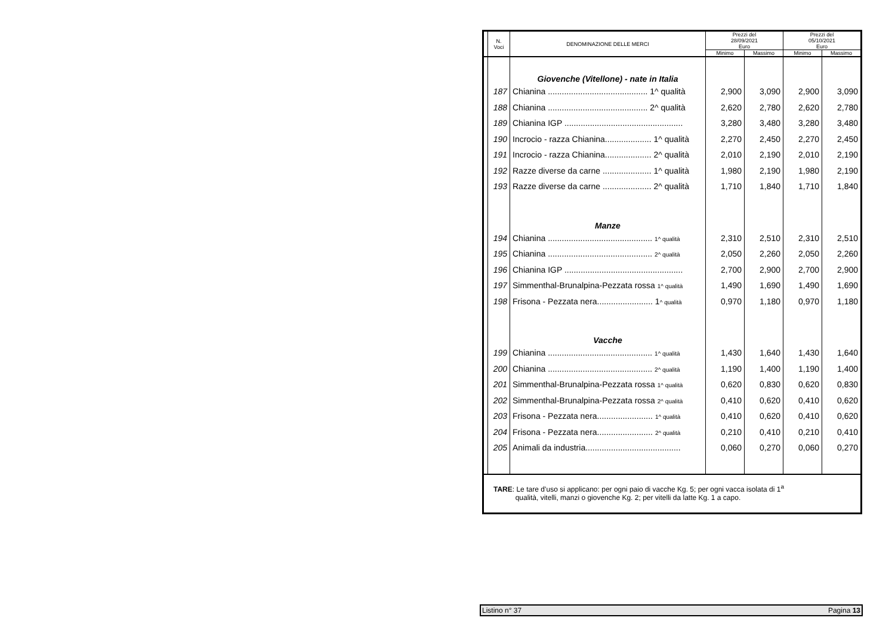| | N. Voci | DENOMINAZIONE DELLE MERCI | Prezzi del 28/09/2021 Euro | | Prezzi del 05/10/2021 Euro | |
| --- | --- | --- | --- | --- | --- | --- |
| | | | Minimo | Massimo | Minimo | Massimo |
| | | Giovenche (Vitellone) - nate in Italia | | | | |
| | 187 | Chianina ........................................... 1^ qualità | 2,900 | 3,090 | 2,900 | 3,090 |
| | 188 | Chianina ........................................... 2^ qualità | 2,620 | 2,780 | 2,620 | 2,780 |
| | 189 | Chianina IGP ................................................... | 3,280 | 3,480 | 3,280 | 3,480 |
| | 190 | Incrocio - razza Chianina.................... 1^ qualità | 2,270 | 2,450 | 2,270 | 2,450 |
| | 191 | Incrocio - razza Chianina.................... 2^ qualità | 2,010 | 2,190 | 2,010 | 2,190 |
| | 192 | Razze diverse da carne ..................... 1^ qualità | 1,980 | 2,190 | 1,980 | 2,190 |
| | 193 | Razze diverse da carne ..................... 2^ qualità | 1,710 | 1,840 | 1,710 | 1,840 |
| | | Manze | | | | |
| | 194 | Chianina ............................................. 1^ qualità | 2,310 | 2,510 | 2,310 | 2,510 |
| | 195 | Chianina ............................................. 2^ qualità | 2,050 | 2,260 | 2,050 | 2,260 |
| | 196 | Chianina IGP ................................................... | 2,700 | 2,900 | 2,700 | 2,900 |
| | 197 | Simmenthal-Brunalpina-Pezzata rossa 1^ qualità | 1,490 | 1,690 | 1,490 | 1,690 |
| | 198 | Frisona - Pezzata nera........................ 1 ^ qualità | 0,970 | 1,180 | 0,970 | 1,180 |
| | | Vacche | | | | |
| | 199 | Chianina ............................................. 1^ qualità | 1,430 | 1,640 | 1,430 | 1,640 |
| | 200 | Chianina ............................................. 2^ qualità | 1,190 | 1,400 | 1,190 | 1,400 |
| | 201 | Simmenthal-Brunalpina-Pezzata rossa 1^ qualità | 0,620 | 0,830 | 0,620 | 0,830 |
| | 202 | Simmenthal-Brunalpina-Pezzata rossa 2^ qualità | 0,410 | 0,620 | 0,410 | 0,620 |
| | 203 | Frisona - Pezzata nera........................ 1^ qualità | 0,410 | 0,620 | 0,410 | 0,620 |
| | 204 | Frisona - Pezzata nera........................ 2^ qualità | 0,210 | 0,410 | 0,210 | 0,410 |
| | 205 | Animali da industria......................................... | 0,060 | 0,270 | 0,060 | 0,270 |
TARE: Le tare d’uso si applicano: per ogni paio di vacche Kg. 5; per ogni vacca isolata di 1<sup>a</sup>
qualità, vitelli, manzi o giovenche Kg. 2; per vitelli da latte Kg. 1 a capo.
Listino n° 37 Pagina 13